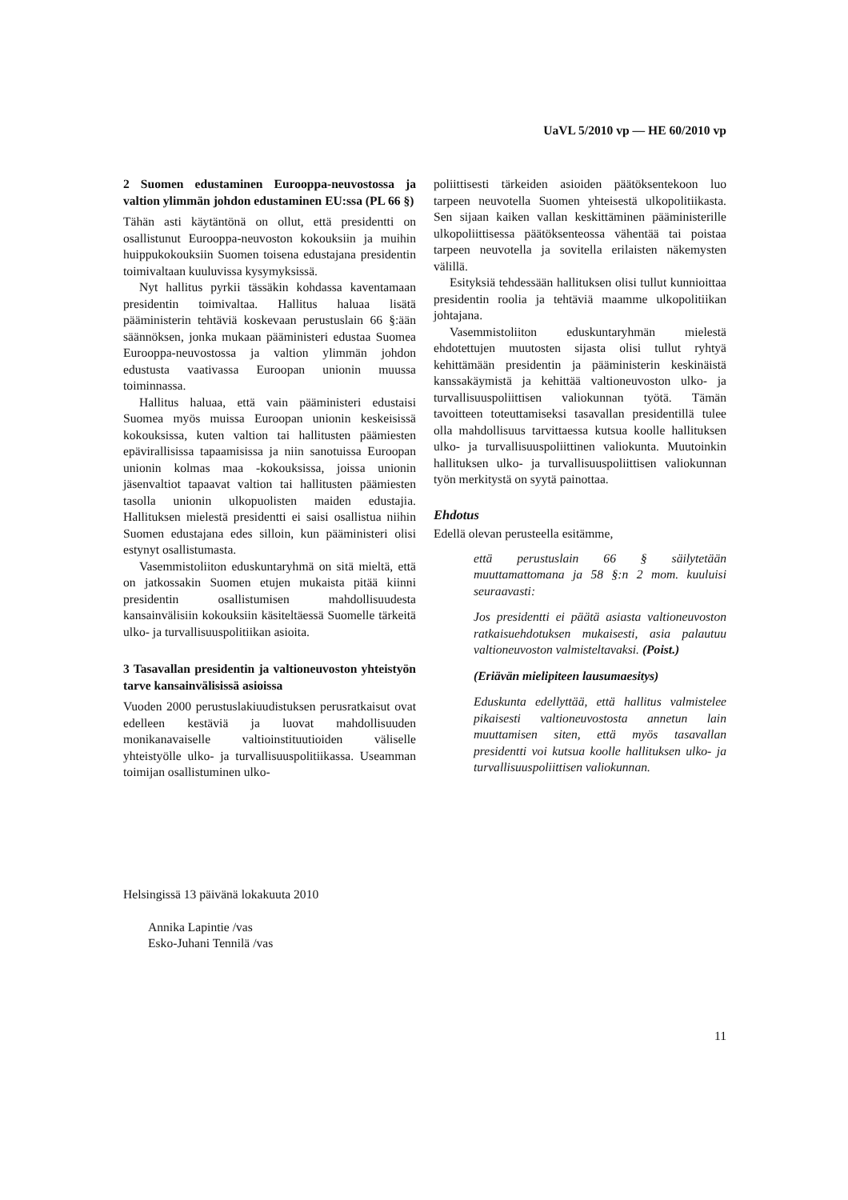UaVL 5/2010 vp — HE 60/2010 vp
2 Suomen edustaminen Eurooppa-neuvostossa ja valtion ylimmän johdon edustaminen EU:ssa (PL 66 §)
Tähän asti käytäntönä on ollut, että presidentti on osallistunut Eurooppa-neuvoston kokouksiin ja muihin huippukokouksiin Suomen toisena edustajana presidentin toimivaltaan kuuluvissa kysymyksissä.
Nyt hallitus pyrkii tässäkin kohdassa kaventamaan presidentin toimivaltaa. Hallitus haluaa lisätä pääministerin tehtäviä koskevaan perustuslain 66 §:ään säännöksen, jonka mukaan pääministeri edustaa Suomea Eurooppa-neuvostossa ja valtion ylimmän johdon edustusta vaativassa Euroopan unionin muussa toiminnassa.
Hallitus haluaa, että vain pääministeri edustaisi Suomea myös muissa Euroopan unionin keskeisissä kokouksissa, kuten valtion tai hallitusten päämiesten epävirallisissa tapaamisissa ja niin sanotuissa Euroopan unionin kolmas maa -kokouksissa, joissa unionin jäsenvaltiot tapaavat valtion tai hallitusten päämiesten tasolla unionin ulkopuolisten maiden edustajia. Hallituksen mielestä presidentti ei saisi osallistua niihin Suomen edustajana edes silloin, kun pääministeri olisi estynyt osallistumasta.
Vasemmistoliiton eduskuntaryhmä on sitä mieltä, että on jatkossakin Suomen etujen mukaista pitää kiinni presidentin osallistumisen mahdollisuudesta kansainvälisiin kokouksiin käsiteltäessä Suomelle tärkeitä ulko- ja turvallisuuspolitiikan asioita.
3 Tasavallan presidentin ja valtioneuvoston yhteistyön tarve kansainvälisissä asioissa
Vuoden 2000 perustuslakiuudistuksen perusratkaisut ovat edelleen kestäviä ja luovat mahdollisuuden monikanavaiselle valtioinstituutioiden väliselle yhteistyölle ulko- ja turvallisuuspolitiikassa. Useamman toimijan osallistuminen ulko-
poliittisesti tärkeiden asioiden päätöksentekoon luo tarpeen neuvotella Suomen yhteisestä ulkopolitiikasta. Sen sijaan kaiken vallan keskittäminen pääministerille ulkopoliittisessa päätöksenteossa vähentää tai poistaa tarpeen neuvotella ja sovitella erilaisten näkemysten välillä.
Esityksiä tehdessään hallituksen olisi tullut kunnioittaa presidentin roolia ja tehtäviä maamme ulkopolitiikan johtajana.
Vasemmistoliiton eduskuntaryhmän mielestä ehdotettujen muutosten sijasta olisi tullut ryhtyä kehittämään presidentin ja pääministerin keskinäistä kanssakäymistä ja kehittää valtioneuvoston ulko- ja turvallisuuspoliittisen valiokunnan työtä. Tämän tavoitteen toteuttamiseksi tasavallan presidentillä tulee olla mahdollisuus tarvittaessa kutsua koolle hallituksen ulko- ja turvallisuuspoliittinen valiokunta. Muutoinkin hallituksen ulko- ja turvallisuuspoliittisen valiokunnan työn merkitystä on syytä painottaa.
Ehdotus
Edellä olevan perusteella esitämme,
että perustuslain 66 § säilytetään muuttamattomana ja 58 §:n 2 mom. kuuluisi seuraavasti:
Jos presidentti ei päätä asiasta valtioneuvoston ratkaisuehdotuksen mukaisesti, asia palautuu valtioneuvoston valmisteltavaksi. (Poist.)
(Eriävän mielipiteen lausumaesitys)
Eduskunta edellyttää, että hallitus valmistelee pikaisesti valtioneuvostosta annetun lain muuttamisen siten, että myös tasavallan presidentti voi kutsua koolle hallituksen ulko- ja turvallisuuspoliittisen valiokunnan.
Helsingissä 13 päivänä lokakuuta 2010
Annika Lapintie /vas
Esko-Juhani Tennilä /vas
11